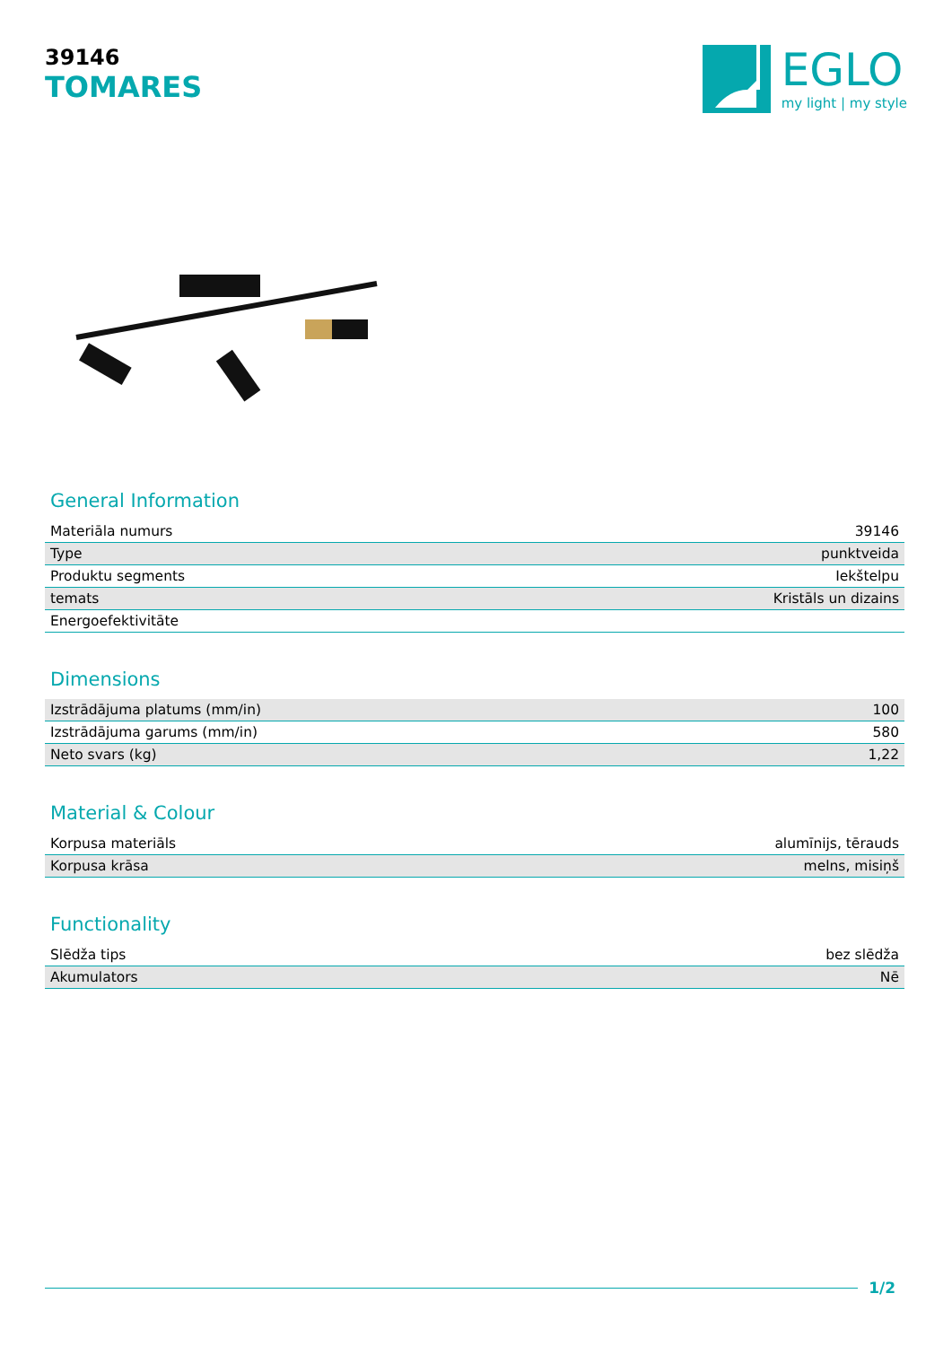39146
TOMARES
EGLO
my light | my style
General Information
| Materiāla numurs | 39146 |
| Type | punktveida |
| Produktu segments | Iekštelpu |
| temats | Kristāls un dizains |
| Energoefektivitāte | |
Dimensions
| Izstrādājuma platums (mm/in) | 100 |
| Izstrādājuma garums (mm/in) | 580 |
| Neto svars (kg) | 1,22 |
Material & Colour
| Korpusa materiāls | alumīnijs, tērauds |
| Korpusa krāsa | melns, misiņš |
Functionality
| Slēdža tips | bez slēdža |
| Akumulators | Nē |
1/2